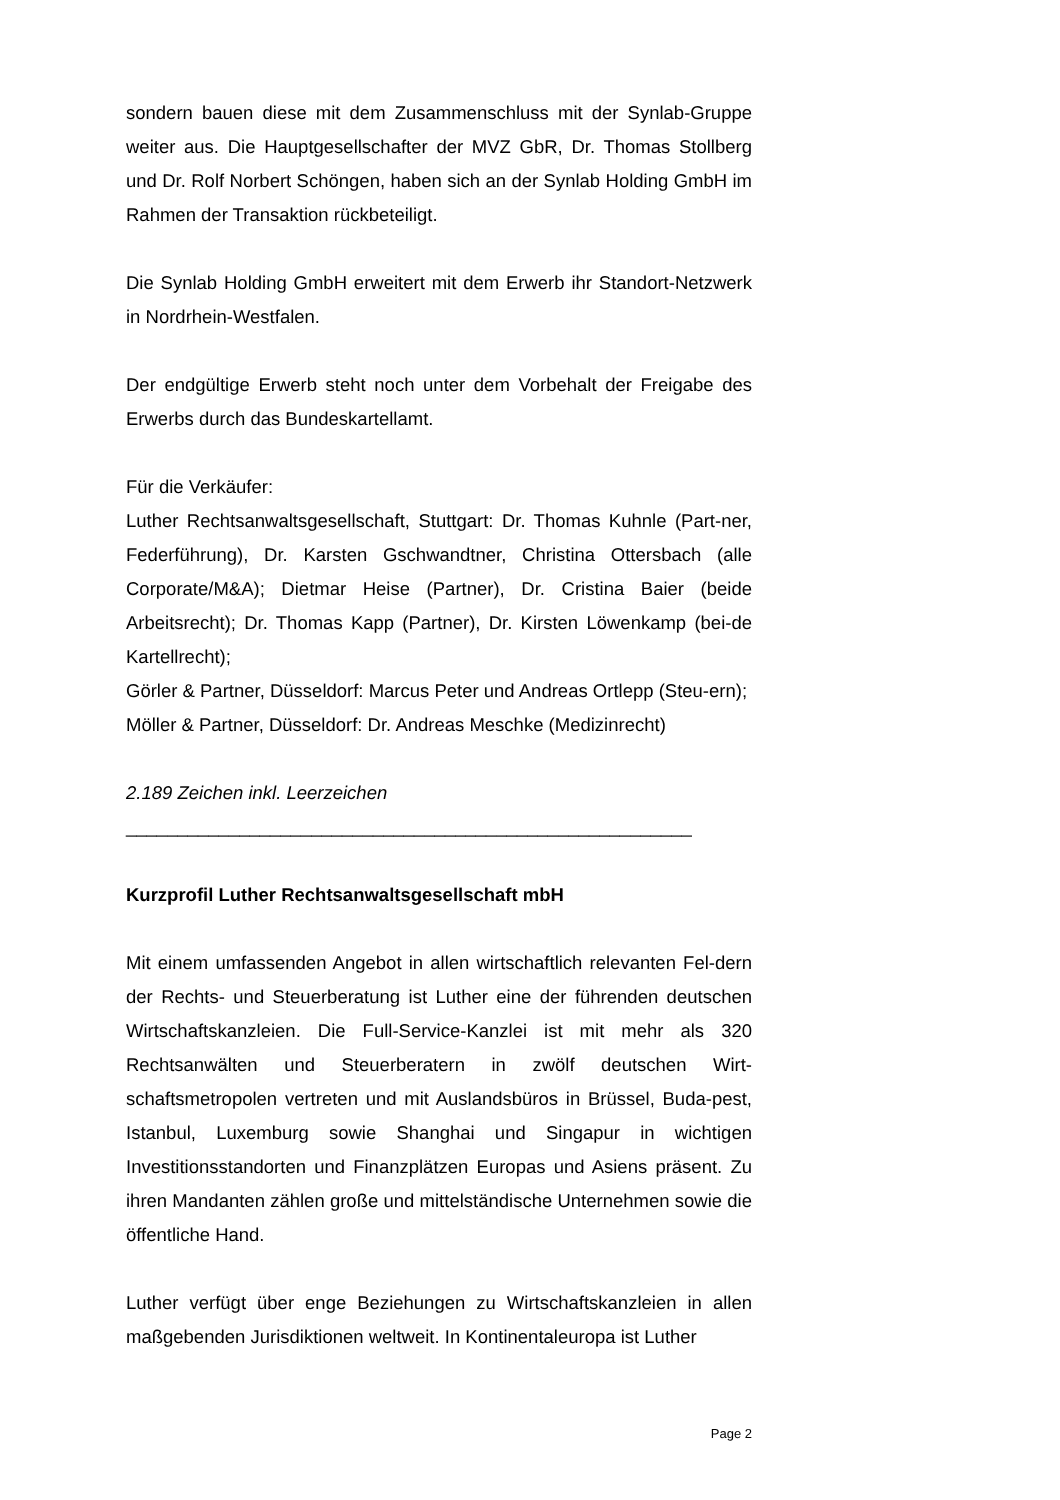sondern bauen diese mit dem Zusammenschluss mit der Synlab-Gruppe weiter aus. Die Hauptgesellschafter der MVZ GbR, Dr. Thomas Stollberg und Dr. Rolf Norbert Schöngen, haben sich an der Synlab Holding GmbH im Rahmen der Transaktion rückbeteiligt.
Die Synlab Holding GmbH erweitert mit dem Erwerb ihr Standort-Netzwerk in Nordrhein-Westfalen.
Der endgültige Erwerb steht noch unter dem Vorbehalt der Freigabe des Erwerbs durch das Bundeskartellamt.
Für die Verkäufer:
Luther Rechtsanwaltsgesellschaft, Stuttgart: Dr. Thomas Kuhnle (Part-ner, Federführung), Dr. Karsten Gschwandtner, Christina Ottersbach (alle Corporate/M&A); Dietmar Heise (Partner), Dr. Cristina Baier (beide Arbeitsrecht); Dr. Thomas Kapp (Partner), Dr. Kirsten Löwenkamp (bei-de Kartellrecht);
Görler & Partner, Düsseldorf: Marcus Peter und Andreas Ortlepp (Steu-ern);
Möller & Partner, Düsseldorf: Dr. Andreas Meschke (Medizinrecht)
2.189 Zeichen inkl. Leerzeichen
_______________________________________________________
Kurzprofil Luther Rechtsanwaltsgesellschaft mbH
Mit einem umfassenden Angebot in allen wirtschaftlich relevanten Fel-dern der Rechts- und Steuerberatung ist Luther eine der führenden deutschen Wirtschaftskanzleien. Die Full-Service-Kanzlei ist mit mehr als 320 Rechtsanwälten und Steuerberatern in zwölf deutschen Wirt-schaftsmetropolen vertreten und mit Auslandsbüros in Brüssel, Buda-pest, Istanbul, Luxemburg sowie Shanghai und Singapur in wichtigen Investitionsstandorten und Finanzplätzen Europas und Asiens präsent. Zu ihren Mandanten zählen große und mittelständische Unternehmen sowie die öffentliche Hand.
Luther verfügt über enge Beziehungen zu Wirtschaftskanzleien in allen maßgebenden Jurisdiktionen weltweit. In Kontinentaleuropa ist Luther
Page 2